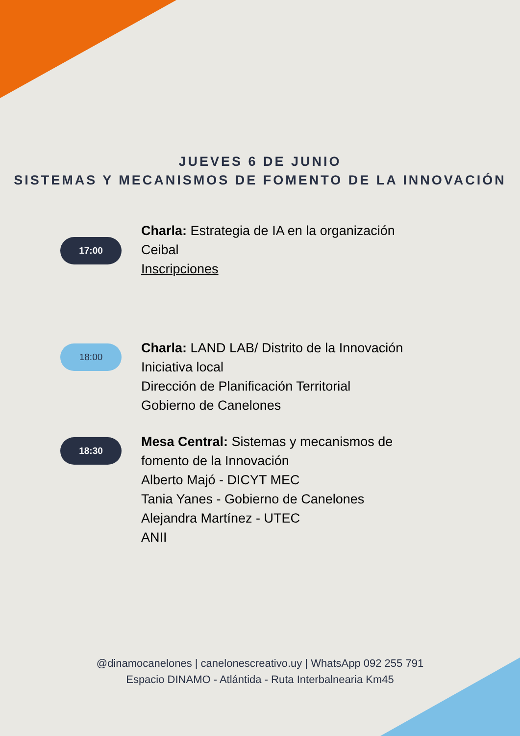JUEVES 6 DE JUNIO
SISTEMAS Y MECANISMOS DE FOMENTO DE LA INNOVACIÓN
17:00
Charla: Estrategia de IA en la organización
Ceibal
Inscripciones
18:00
Charla: LAND LAB/ Distrito de la Innovación
Iniciativa local
Dirección de Planificación Territorial
Gobierno de Canelones
18:30
Mesa Central: Sistemas y mecanismos de
fomento de la Innovación
Alberto Majó - DICYT MEC
Tania Yanes - Gobierno de Canelones
Alejandra Martínez - UTEC
ANII
@dinamocanelones | canelonescreativo.uy | WhatsApp 092 255 791
Espacio DINAMO - Atlántida - Ruta Interbalnearia Km45